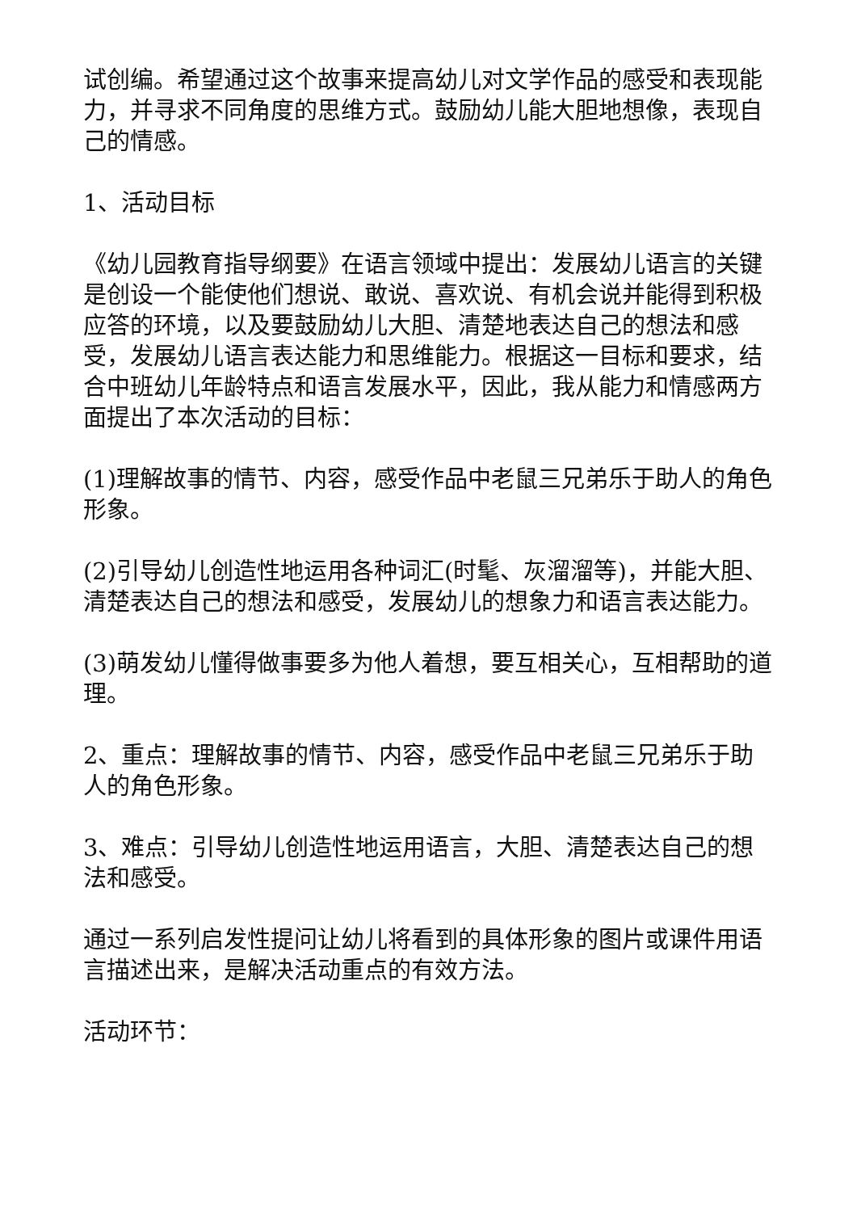试创编。希望通过这个故事来提高幼儿对文学作品的感受和表现能力，并寻求不同角度的思维方式。鼓励幼儿能大胆地想像，表现自己的情感。
1、活动目标
《幼儿园教育指导纲要》在语言领域中提出：发展幼儿语言的关键是创设一个能使他们想说、敢说、喜欢说、有机会说并能得到积极应答的环境，以及要鼓励幼儿大胆、清楚地表达自己的想法和感受，发展幼儿语言表达能力和思维能力。根据这一目标和要求，结合中班幼儿年龄特点和语言发展水平，因此，我从能力和情感两方面提出了本次活动的目标：
(1)理解故事的情节、内容，感受作品中老鼠三兄弟乐于助人的角色形象。
(2)引导幼儿创造性地运用各种词汇(时髦、灰溜溜等)，并能大胆、清楚表达自己的想法和感受，发展幼儿的想象力和语言表达能力。
(3)萌发幼儿懂得做事要多为他人着想，要互相关心，互相帮助的道理。
2、重点：理解故事的情节、内容，感受作品中老鼠三兄弟乐于助人的角色形象。
3、难点：引导幼儿创造性地运用语言，大胆、清楚表达自己的想法和感受。
通过一系列启发性提问让幼儿将看到的具体形象的图片或课件用语言描述出来，是解决活动重点的有效方法。
活动环节：